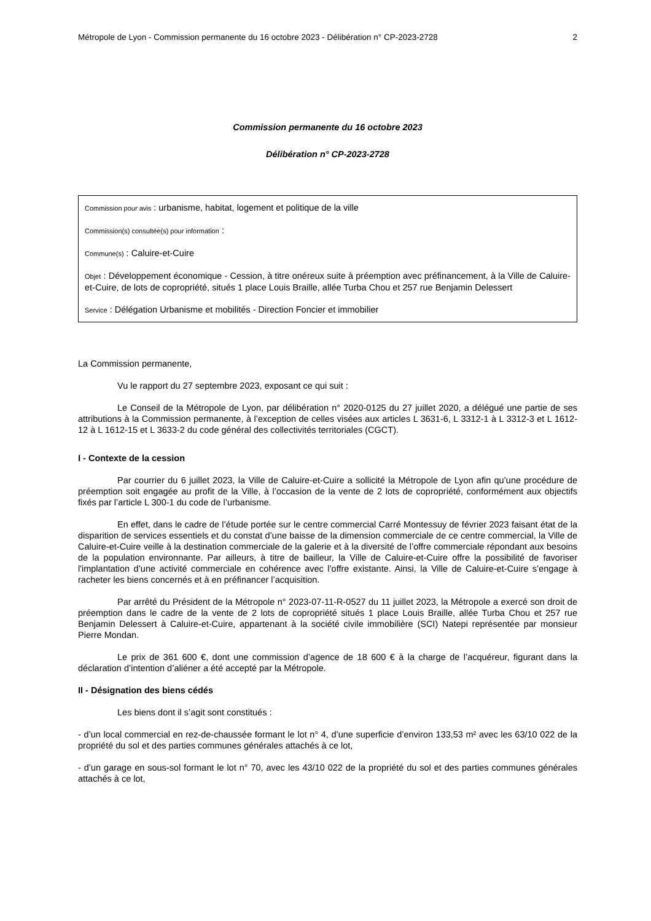Métropole de Lyon - Commission permanente du 16 octobre 2023 - Délibération n° CP-2023-2728 2
Commission permanente du 16 octobre 2023
Délibération n° CP-2023-2728
Commission pour avis : urbanisme, habitat, logement et politique de la ville
Commission(s) consultée(s) pour information :
Commune(s) : Caluire-et-Cuire
Objet : Développement économique - Cession, à titre onéreux suite à préemption avec préfinancement, à la Ville de Caluire-et-Cuire, de lots de copropriété, situés 1 place Louis Braille, allée Turba Chou et 257 rue Benjamin Delessert
Service : Délégation Urbanisme et mobilités - Direction Foncier et immobilier
La Commission permanente,
Vu le rapport du 27 septembre 2023, exposant ce qui suit :
Le Conseil de la Métropole de Lyon, par délibération n° 2020-0125 du 27 juillet 2020, a délégué une partie de ses attributions à la Commission permanente, à l’exception de celles visées aux articles L 3631-6, L 3312-1 à L 3312-3 et L 1612-12 à L 1612-15 et L 3633-2 du code général des collectivités territoriales (CGCT).
I - Contexte de la cession
Par courrier du 6 juillet 2023, la Ville de Caluire-et-Cuire a sollicité la Métropole de Lyon afin qu’une procédure de préemption soit engagée au profit de la Ville, à l’occasion de la vente de 2 lots de copropriété, conformément aux objectifs fixés par l’article L 300-1 du code de l’urbanisme.
En effet, dans le cadre de l’étude portée sur le centre commercial Carré Montessuy de février 2023 faisant état de la disparition de services essentiels et du constat d’une baisse de la dimension commerciale de ce centre commercial, la Ville de Caluire-et-Cuire veille à la destination commerciale de la galerie et à la diversité de l’offre commerciale répondant aux besoins de la population environnante. Par ailleurs, à titre de bailleur, la Ville de Caluire-et-Cuire offre la possibilité de favoriser l'implantation d’une activité commerciale en cohérence avec l’offre existante. Ainsi, la Ville de Caluire-et-Cuire s’engage à racheter les biens concernés et à en préfinancer l’acquisition.
Par arrêté du Président de la Métropole n° 2023-07-11-R-0527 du 11 juillet 2023, la Métropole a exercé son droit de préemption dans le cadre de la vente de 2 lots de copropriété situés 1 place Louis Braille, allée Turba Chou et 257 rue Benjamin Delessert à Caluire-et-Cuire, appartenant à la société civile immobilière (SCI) Natepi représentée par monsieur Pierre Mondan.
Le prix de 361 600 €, dont une commission d’agence de 18 600 € à la charge de l’acquéreur, figurant dans la déclaration d’intention d’aliéner a été accepté par la Métropole.
II - Désignation des biens cédés
Les biens dont il s’agit sont constitués :
- d’un local commercial en rez-de-chaussée formant le lot n° 4, d’une superficie d’environ 133,53 m² avec les 63/10 022 de la propriété du sol et des parties communes générales attachés à ce lot,
- d’un garage en sous-sol formant le lot n° 70, avec les 43/10 022 de la propriété du sol et des parties communes générales attachés à ce lot,